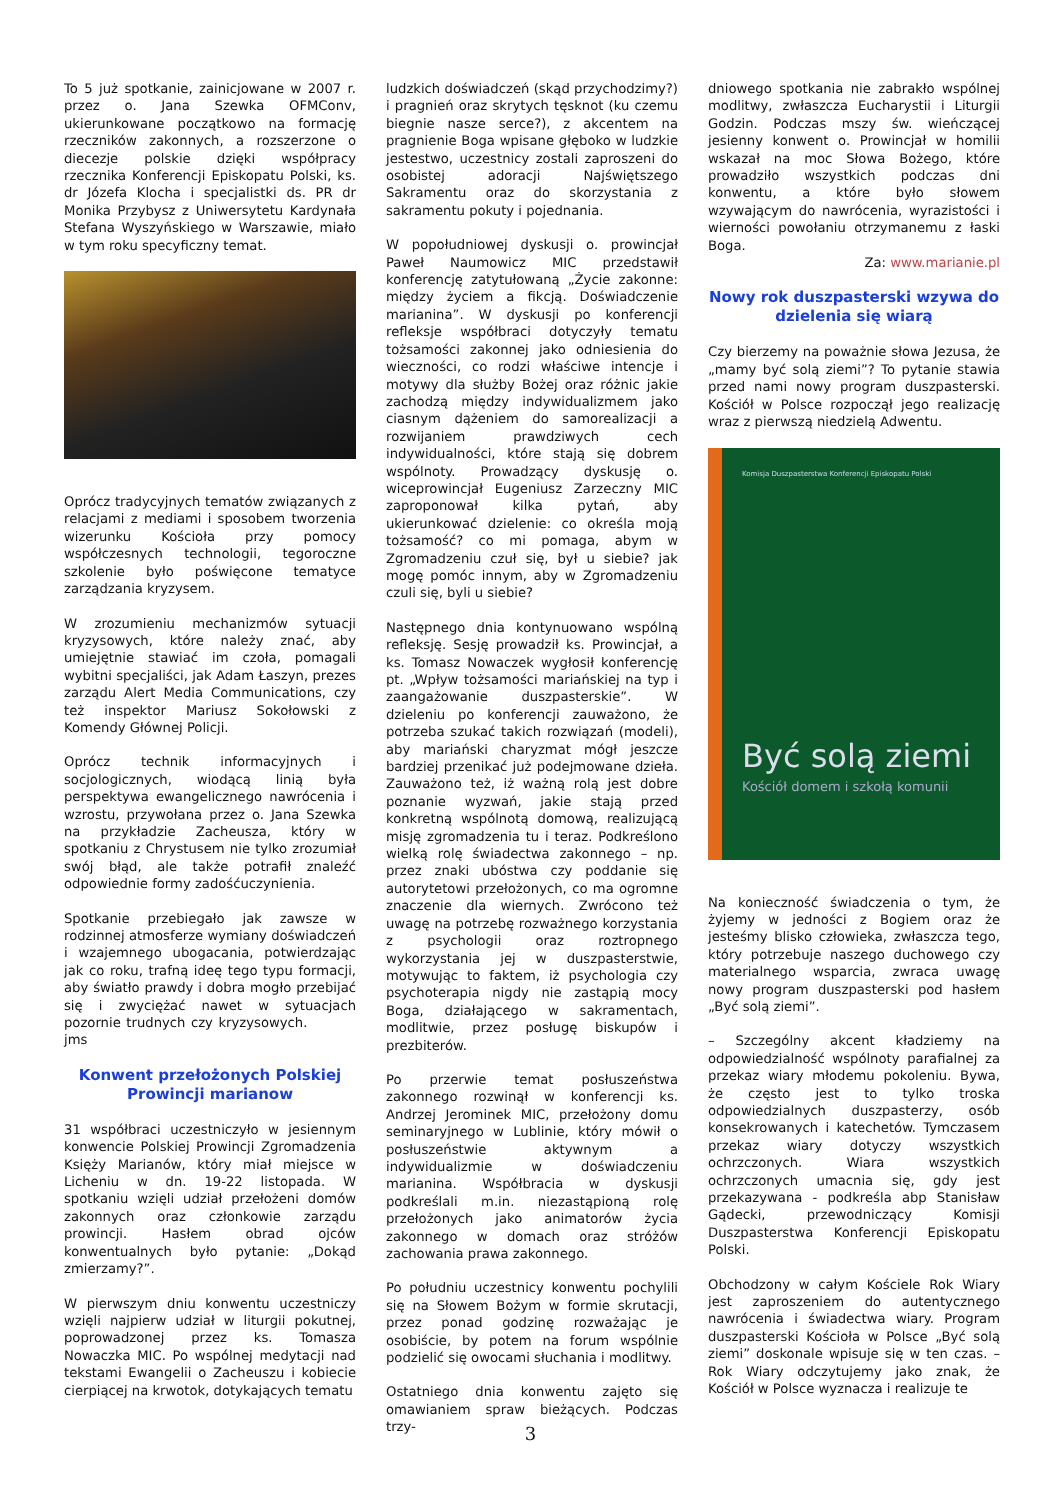To 5 już spotkanie, zainicjowane w 2007 r. przez o. Jana Szewka OFMConv, ukierunkowane początkowo na formację rzeczników zakonnych, a rozszerzone o diecezje polskie dzięki współpracy rzecznika Konferencji Episkopatu Polski, ks. dr Józefa Klocha i specjalistki ds. PR dr Monika Przybysz z Uniwersytetu Kardynała Stefana Wyszyńskiego w Warszawie, miało w tym roku specyficzny temat.
Oprócz tradycyjnych tematów związanych z relacjami z mediami i sposobem tworzenia wizerunku Kościoła przy pomocy współczesnych technologii, tegoroczne szkolenie było poświęcone tematyce zarządzania kryzysem.
W zrozumieniu mechanizmów sytuacji kryzysowych, które należy znać, aby umiejętnie stawiać im czoła, pomagali wybitni specjaliści, jak Adam Łaszyn, prezes zarządu Alert Media Communications, czy też inspektor Mariusz Sokołowski z Komendy Głównej Policji.
Oprócz technik informacyjnych i socjologicznych, wiodącą linią była perspektywa ewangelicznego nawrócenia i wzrostu, przywołana przez o. Jana Szewka na przykładzie Zacheusza, który w spotkaniu z Chrystusem nie tylko zrozumiał swój błąd, ale także potrafił znaleźć odpowiednie formy zadośćuczynienia.
Spotkanie przebiegało jak zawsze w rodzinnej atmosferze wymiany doświadczeń i wzajemnego ubogacania, potwierdzając jak co roku, trafną ideę tego typu formacji, aby światło prawdy i dobra mogło przebijać się i zwyciężać nawet w sytuacjach pozornie trudnych czy kryzysowych. jms
Konwent przełożonych Polskiej Prowincji marianow
31 współbraci uczestniczyło w jesiennym konwencie Polskiej Prowincji Zgromadzenia Księży Marianów, który miał miejsce w Licheniu w dn. 19-22 listopada. W spotkaniu wzięli udział przełożeni domów zakonnych oraz członkowie zarządu prowincji. Hasłem obrad ojców konwentualnych było pytanie: „Dokąd zmierzamy?”.
W pierwszym dniu konwentu uczestniczy wzięli najpierw udział w liturgii pokutnej, poprowadzonej przez ks. Tomasza Nowaczka MIC. Po wspólnej medytacji nad tekstami Ewangelii o Zacheuszu i kobiecie cierpiącej na krwotok, dotykających tematu
ludzkich doświadczeń (skąd przychodzimy?) i pragnień oraz skrytych tęsknot (ku czemu biegnie nasze serce?), z akcentem na pragnienie Boga wpisane głęboko w ludzkie jestestwo, uczestnicy zostali zaproszeni do osobistej adoracji Najświętszego Sakramentu oraz do skorzystania z sakramentu pokuty i pojednania.
W popołudniowej dyskusji o. prowincjał Paweł Naumowicz MIC przedstawił konferencję zatytułowaną „Życie zakonne: między życiem a fikcją. Doświadczenie marianina”. W dyskusji po konferencji refleksje współbraci dotyczyły tematu tożsamości zakonnej jako odniesienia do wieczności, co rodzi właściwe intencje i motywy dla służby Bożej oraz różnic jakie zachodzą między indywidualizmem jako ciasnym dążeniem do samorealizacji a rozwijaniem prawdziwych cech indywidualności, które stają się dobrem wspólnoty. Prowadzący dyskusję o. wiceprowincjał Eugeniusz Zarzeczny MIC zaproponował kilka pytań, aby ukierunkować dzielenie: co określa moją tożsamość? co mi pomaga, abym w Zgromadzeniu czuł się, był u siebie? jak mogę pomóc innym, aby w Zgromadzeniu czuli się, byli u siebie?
Następnego dnia kontynuowano wspólną refleksję. Sesję prowadził ks. Prowincjał, a ks. Tomasz Nowaczek wygłosił konferencję pt. „Wpływ tożsamości mariańskiej na typ i zaangażowanie duszpasterskie”. W dzieleniu po konferencji zauważono, że potrzeba szukać takich rozwiązań (modeli), aby mariański charyzmat mógł jeszcze bardziej przenikać już podejmowane dzieła. Zauważono też, iż ważną rolą jest dobre poznanie wyzwań, jakie stają przed konkretną wspólnotą domową, realizującą misję zgromadzenia tu i teraz. Podkreślono wielką rolę świadectwa zakonnego – np. przez znaki ubóstwa czy poddanie się autorytetowi przełożonych, co ma ogromne znaczenie dla wiernych. Zwrócono też uwagę na potrzebę rozważnego korzystania z psychologii oraz roztropnego wykorzystania jej w duszpasterstwie, motywując to faktem, iż psychologia czy psychoterapia nigdy nie zastąpią mocy Boga, działającego w sakramentach, modlitwie, przez posługę biskupów i prezbiterów.
Po przerwie temat posłuszeństwa zakonnego rozwinął w konferencji ks. Andrzej Jerominek MIC, przełożony domu seminaryjnego w Lublinie, który mówił o posłuszeństwie aktywnym a indywidualizmie w doświadczeniu marianina. Współbracia w dyskusji podkreślali m.in. niezastąpioną rolę przełożonych jako animatorów życia zakonnego w domach oraz stróżów zachowania prawa zakonnego.
Po południu uczestnicy konwentu pochylili się na Słowem Bożym w formie skrutacji, przez ponad godzinę rozważając je osobiście, by potem na forum wspólnie podzielić się owocami słuchania i modlitwy.
Ostatniego dnia konwentu zajęto się omawianiem spraw bieżących. Podczas trzy-
dniowego spotkania nie zabrakło wspólnej modlitwy, zwłaszcza Eucharystii i Liturgii Godzin. Podczas mszy św. wieńczącej jesienny konwent o. Prowincjał w homilii wskazał na moc Słowa Bożego, które prowadziło wszystkich podczas dni konwentu, a które było słowem wzywającym do nawrócenia, wyrazistości i wierności powołaniu otrzymanemu z łaski Boga.
Za: www.marianie.pl
Nowy rok duszpasterski wzywa do dzielenia się wiarą
Czy bierzemy na poważnie słowa Jezusa, że „mamy być solą ziemi”? To pytanie stawia przed nami nowy program duszpasterski. Kościół w Polsce rozpoczął jego realizację wraz z pierwszą niedzielą Adwentu.
Komisja Duszpasterstwa Konferencji Episkopatu Polski
Być solą ziemi
Kościół domem i szkołą komunii
Na konieczność świadczenia o tym, że żyjemy w jedności z Bogiem oraz że jesteśmy blisko człowieka, zwłaszcza tego, który potrzebuje naszego duchowego czy materialnego wsparcia, zwraca uwagę nowy program duszpasterski pod hasłem „Być solą ziemi”.
– Szczególny akcent kładziemy na odpowiedzialność wspólnoty parafialnej za przekaz wiary młodemu pokoleniu. Bywa, że często jest to tylko troska odpowiedzialnych duszpasterzy, osób konsekrowanych i katechetów. Tymczasem przekaz wiary dotyczy wszystkich ochrzczonych. Wiara wszystkich ochrzczonych umacnia się, gdy jest przekazywana - podkreśla abp Stanisław Gądecki, przewodniczący Komisji Duszpasterstwa Konferencji Episkopatu Polski.
Obchodzony w całym Kościele Rok Wiary jest zaproszeniem do autentycznego nawrócenia i świadectwa wiary. Program duszpasterski Kościoła w Polsce „Być solą ziemi” doskonale wpisuje się w ten czas. – Rok Wiary odczytujemy jako znak, że Kościół w Polsce wyznacza i realizuje te
3